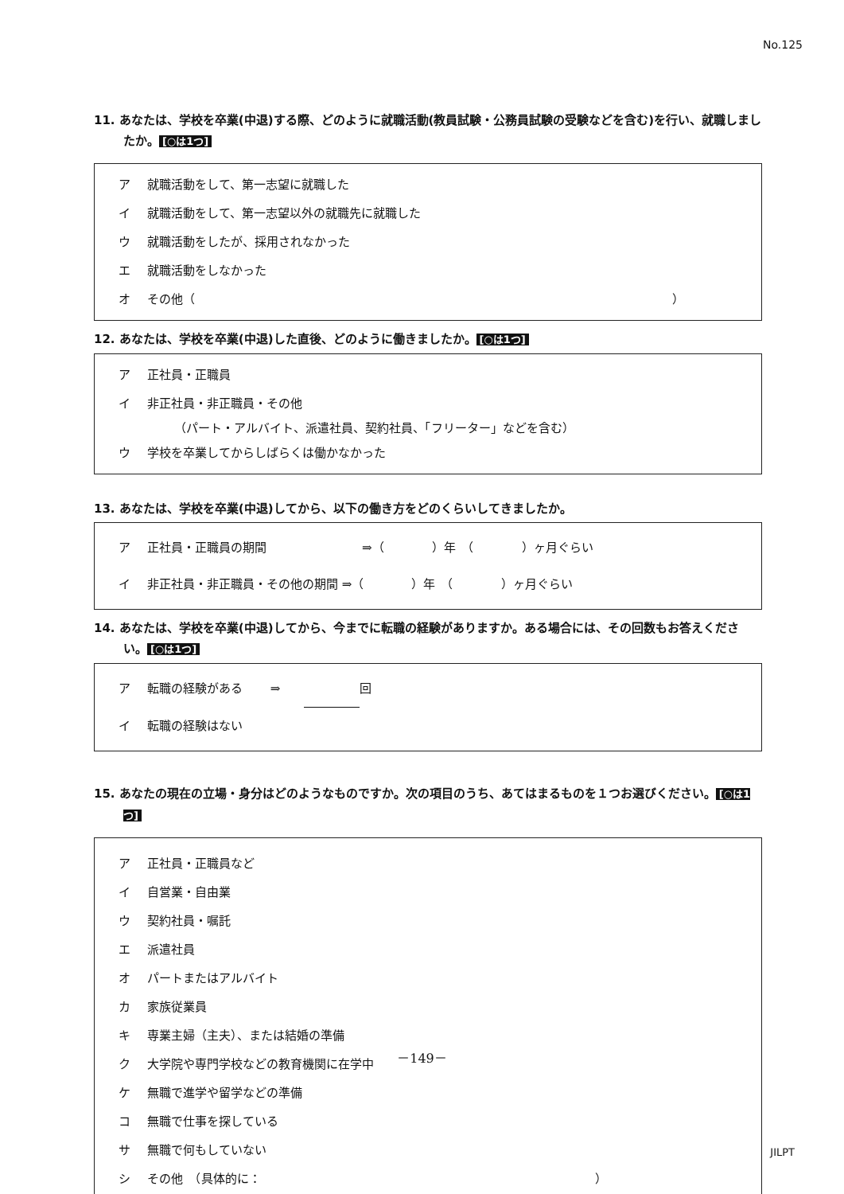No.125
11. あなたは、学校を卒業(中退)する際、どのように就職活動(教員試験・公務員試験の受験などを含む)を行い、就職しましたか。 [○は1つ]
ア 就職活動をして、第一志望に就職した
イ 就職活動をして、第一志望以外の就職先に就職した
ウ 就職活動をしたが、採用されなかった
エ 就職活動をしなかった
オ その他（ ）
12. あなたは、学校を卒業(中退)した直後、どのように働きましたか。 [○は1つ]
ア 正社員・正職員
イ 非正社員・非正職員・その他
（パート・アルバイト、派遣社員、契約社員、「フリーター」などを含む）
ウ 学校を卒業してからしばらくは働かなかった
13. あなたは、学校を卒業(中退)してから、以下の働き方をどのくらいしてきましたか。
ア 正社員・正職員の期間 ⇒（　　　　）年　（　　　　）ヶ月ぐらい
イ 非正社員・非正職員・その他の期間 ⇒（　　　　）年　（　　　　）ヶ月ぐらい
14. あなたは、学校を卒業(中退)してから、今までに転職の経験がありますか。ある場合には、その回数もお答えください。 [○は1つ]
ア 転職の経験がある　　 ⇒　　 回
イ 転職の経験はない
15. あなたの現在の立場・身分はどのようなものですか。次の項目のうち、あてはまるものを１つお選びください。 [○は1つ]
ア 正社員・正職員など
イ 自営業・自由業
ウ 契約社員・嘱託
エ 派遣社員
オ パートまたはアルバイト
カ 家族従業員
キ 専業主婦（主夫）、または結婚の準備
ク 大学院や専門学校などの教育機関に在学中
ケ 無職で進学や留学などの準備
コ 無職で仕事を探している
サ 無職で何もしていない
シ その他　（具体的に： ）
－149－
JILPT